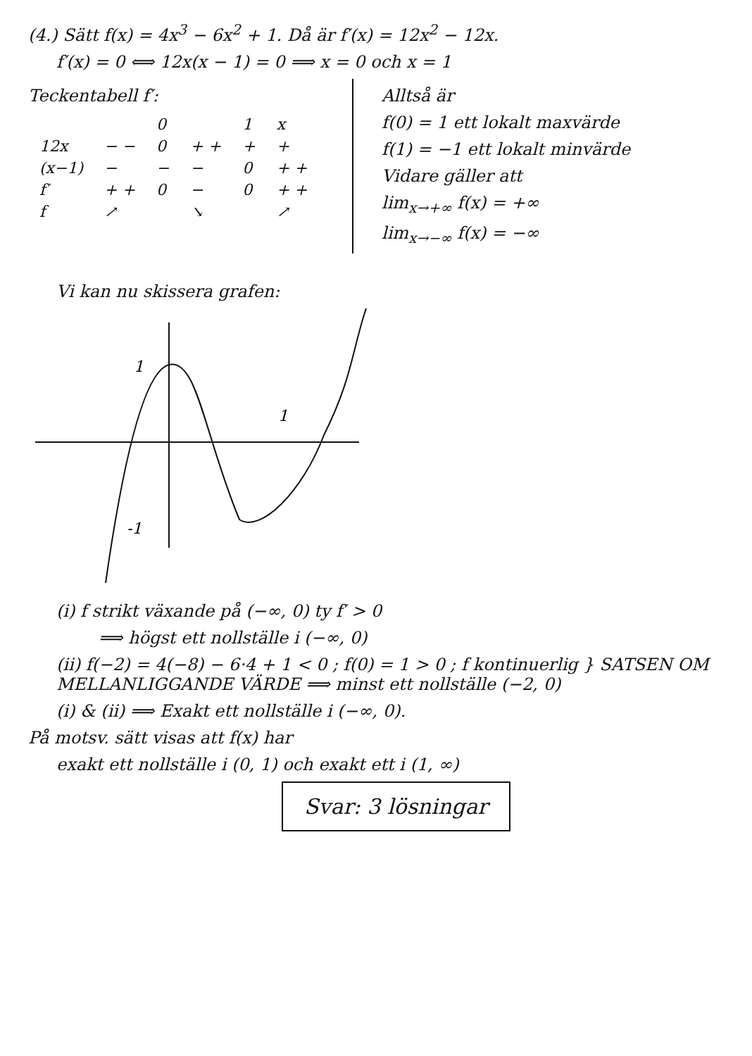(4.) Sätt f(x) = 4x<sup>3</sup> − 6x<sup>2</sup> + 1. Då är f′(x) = 12x<sup>2</sup> − 12x.
f′(x) = 0 ⟺ 12x(x − 1) = 0 ⟹ x = 0 och x = 1
Teckentabell f′:
| | | 0 | | 1 | x |
| 12x | − − | 0 | + + | + | + |
| (x−1) | − | − | − | 0 | + + |
| f′ | + + | 0 | − | 0 | + + |
| f | ↗ | | ↘ | | ↗ |
Alltså är
f(0) = 1 ett lokalt maxvärde
f(1) = −1 ett lokalt minvärde
Vidare gäller att
lim<sub>x→+∞</sub> f(x) = +∞
lim<sub>x→−∞</sub> f(x) = −∞
Vi kan nu skissera grafen:
1
1
-1
(i) f strikt växande på (−∞, 0) ty f′ > 0
⟹ högst ett nollställe i (−∞, 0)
(ii) f(−2) = 4(−8) − 6·4 + 1 < 0 ; f(0) = 1 > 0 ; f kontinuerlig } SATSEN OM MELLANLIGGANDE VÄRDE ⟹ minst ett nollställe (−2, 0)
(i) & (ii) ⟹ Exakt ett nollställe i (−∞, 0).
På motsv. sätt visas att f(x) har
exakt ett nollställe i (0, 1) och exakt ett i (1, ∞)
Svar: 3 lösningar